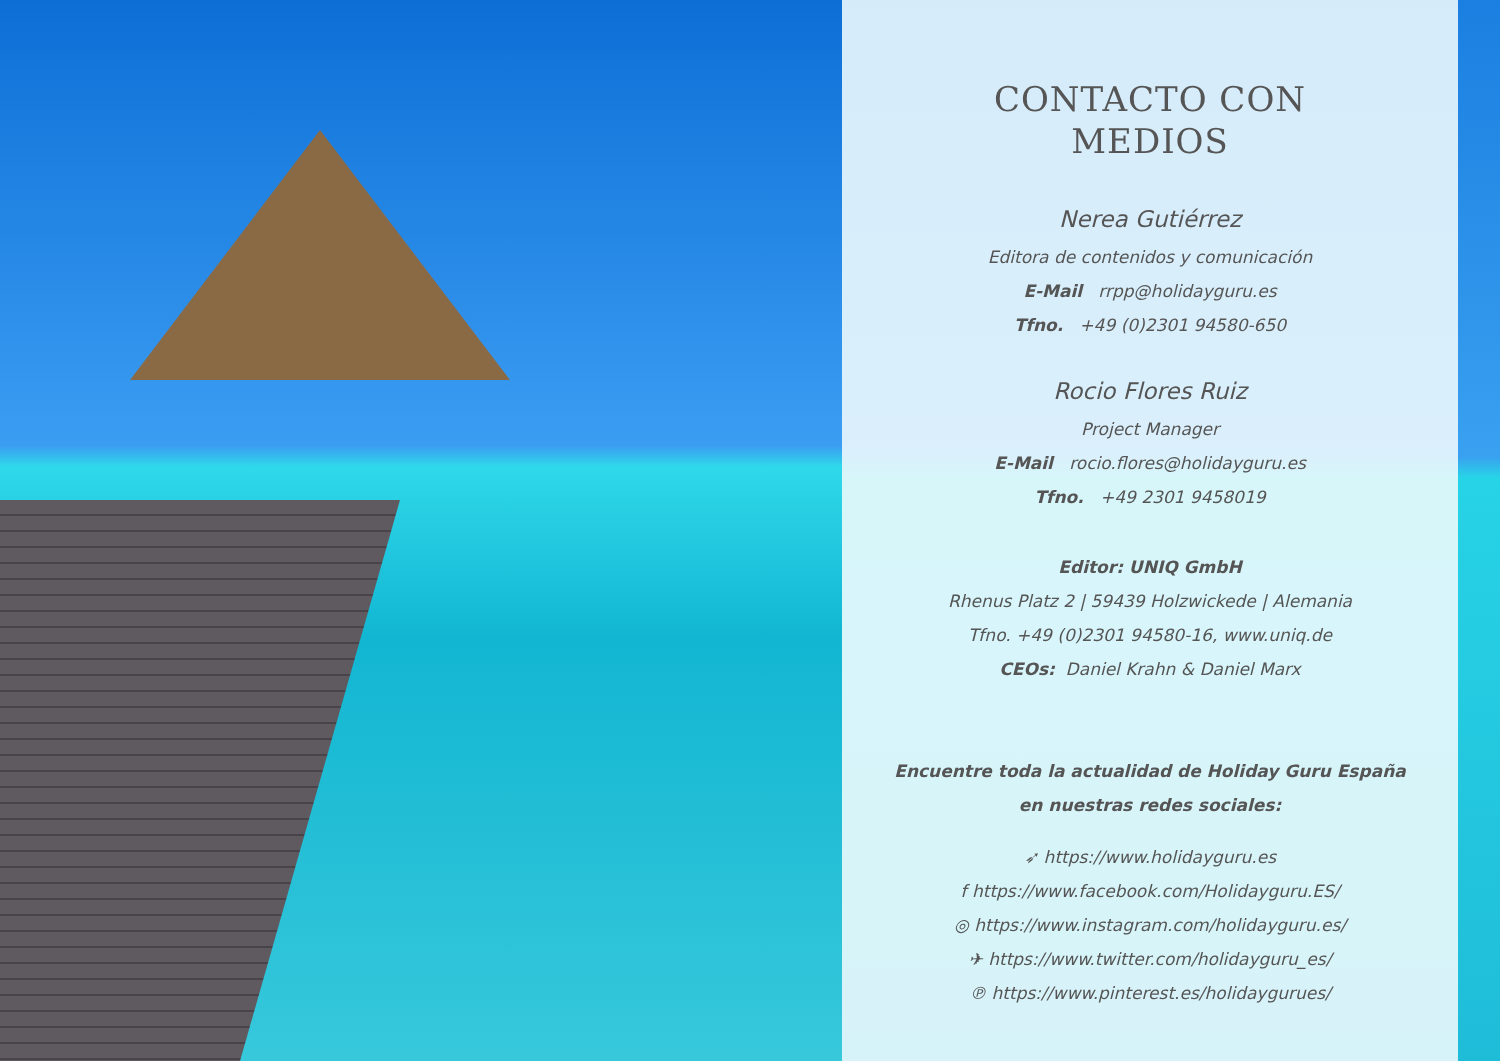CONTACTO CON
MEDIOS
Nerea Gutiérrez
Editora de contenidos y comunicación
E-Mail rrpp@holidayguru.es
Tfno. +49 (0)2301 94580-650
Rocio Flores Ruiz
Project Manager
E-Mail rocio.flores@holidayguru.es
Tfno. +49 2301 9458019
Editor: UNIQ GmbH
Rhenus Platz 2 | 59439 Holzwickede | Alemania
Tfno. +49 (0)2301 94580-16, www.uniq.de
CEOs: Daniel Krahn & Daniel Marx
Encuentre toda la actualidad de Holiday Guru España
en nuestras redes sociales:
➶ https://www.holidayguru.es
f https://www.facebook.com/Holidayguru.ES/
◎ https://www.instagram.com/holidayguru.es/
✈ https://www.twitter.com/holidayguru_es/
℗ https://www.pinterest.es/holidaygurues/